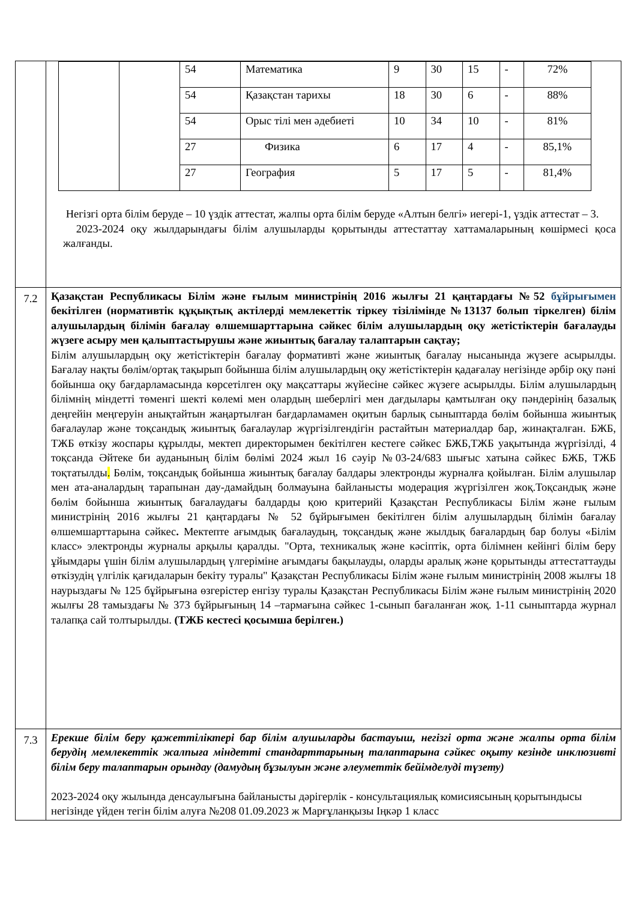| | / / / 54 / Математика / 9 / 30 / 15 / - / 72% / / / / 54 / Қазақстан тарихы / 18 / 30 / 6 / - / 88% / / / / 54 / Орыс тілі мен әдебиеті / 10 / 34 / 10 / - / 81% / / / / 27 / Физика / 6 / 17 / 4 / - / 85,1% / / / / 27 / География / 5 / 17 / 5 / - / 81,4% / Негізгі орта білім беруде – 10 үздік аттестат, жалпы орта білім беруде «Алтын белгі» иегері-1, үздік аттестат – 3. 2023-2024 оқу жылдарындағы білім алушыларды қорытынды аттестаттау хаттамаларының көшірмесі қоса жалғанды. |
| 7.2 | Қазақстан Республикасы Білім және ғылым министрінің 2016 жылғы 21 қаңтардағы №52 бұйрығымен бекітілген (нормативтік құқықтық актілерді мемлекеттік тіркеу тізілімінде №13137 болып тіркелген) білім алушылардың білімін бағалау өлшемшарттарына сәйкес білім алушылардың оқу жетістіктерін бағалауды жүзеге асыру мен қалыптастырушы және жиынтық бағалау талаптарын сақтау; Білім алушылардың оқу жетістіктерін бағалау формативті және жиынтық бағалау нысанында жүзеге асырылды. Бағалау нақты бөлім/ортақ тақырып бойынша білім алушылардың оқу жетістіктерін қадағалау негізінде әрбір оқу пәні бойынша оқу бағдарламасында көрсетілген оқу мақсаттары жүйесіне сәйкес жүзеге асырылды. Білім алушылардың білімнің міндетті төменгі шекті көлемі мен олардың шеберлігі мен дағдылары қамтылған оқу пәндерінің базалық деңгейін меңгеруін анықтайтын жаңартылған бағдарламамен оқитын барлық сыныптарда бөлім бойынша жиынтық бағалаулар және тоқсандық жиынтық бағалаулар жүргізілгендігін растайтын материалдар бар, жинақталған. БЖБ, ТЖБ өткізу жоспары құрылды, мектеп директорымен бекітілген кестеге сәйкес БЖБ,ТЖБ уақытында жүргізілді, 4 тоқсанда Әйтеке би ауданының білім бөлімі 2024 жыл 16 сәуір №03-24/683 шығыс хатына сәйкес БЖБ, ТЖБ тоқтатылды . Бөлім, тоқсандық бойынша жиынтық бағалау балдары электронды журналға қойылған. Білім алушылар мен ата-аналардың тарапынан дау-дамайдың болмауына байланысты модерация жүргізілген жоқ.Тоқсандық және бөлім бойынша жиынтық бағалаудағы балдарды қою критерийі Қазақстан Республикасы Білім және ғылым министрінің 2016 жылғы 21 қаңтардағы № 52 бұйрығымен бекітілген білім алушылардың білімін бағалау өлшемшарттарына сәйкес . Мектепте ағымдық бағалаудың, тоқсандық және жылдық бағалардың бар болуы «Білім класс» электронды журналы арқылы қаралды. "Орта, техникалық және кәсіптік, орта білімнен кейінгі білім беру ұйымдары үшін білім алушылардың үлгеріміне ағымдағы бақылауды, оларды аралық және қорытынды аттестаттауды өткізудің үлгілік қағидаларын бекіту туралы" Қазақстан Республикасы Білім және ғылым министрінің 2008 жылғы 18 наурыздағы № 125 бұйрығына өзгерістер енгізу туралы Қазақстан Республикасы Білім және ғылым министрінің 2020 жылғы 28 тамыздағы № 373 бұйрығының 14 –тармағына сәйкес 1-сынып бағаланған жоқ. 1-11 сыныптарда журнал талапқа сай толтырылды. (ТЖБ кестесі қосымша берілген.) |
| 7.3 | Ерекше білім беру қажеттіліктері бар білім алушыларды бастауыш, негізгі орта және жалпы орта білім берудің мемлекеттік жалпыға міндетті стандарттарының талаптарына сәйкес оқыту кезінде инклюзивті білім беру талаптарын орындау (дамудың бұзылуын және әлеуметтік бейімделуді түзету) 2023-2024 оқу жылында денсаулығына байланысты дәрігерлік - консультациялық комисиясының қорытындысы негізінде үйден тегін білім алуға №208 01.09.2023 ж Марғұланқызы Іңкәр 1 класс |